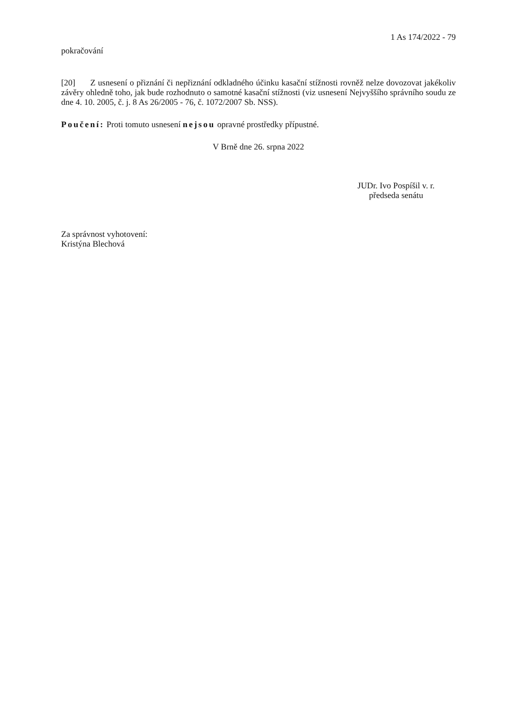1 As 174/2022 - 79
pokračování
[20] Z usnesení o přiznání či nepřiznání odkladného účinku kasační stížnosti rovněž nelze dovozovat jakékoliv závěry ohledně toho, jak bude rozhodnuto o samotné kasační stížnosti (viz usnesení Nejvyššího správního soudu ze dne 4. 10. 2005, č. j. 8 As 26/2005 - 76, č. 1072/2007 Sb. NSS).
Poučení: Proti tomuto usnesení nejsou opravné prostředky přípustné.
V Brně dne 26. srpna 2022
JUDr. Ivo Pospíšil v. r.
předseda senátu
Za správnost vyhotovení:
Kristýna Blechová